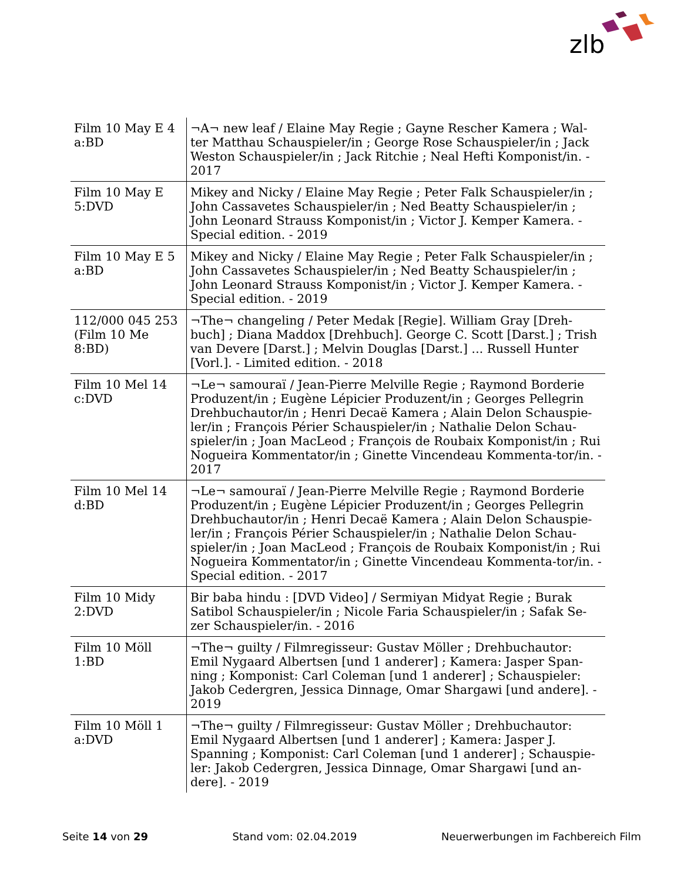zlb
| Film 10 May E 4 a:BD | ¬A¬ new leaf / Elaine May Regie ; Gayne Rescher Kamera ; Wal-ter Matthau Schauspieler/in ; George Rose Schauspieler/in ; Jack Weston Schauspieler/in ; Jack Ritchie ; Neal Hefti Komponist/in. - 2017 |
| Film 10 May E 5:DVD | Mikey and Nicky / Elaine May Regie ; Peter Falk Schauspieler/in ; John Cassavetes Schauspieler/in ; Ned Beatty Schauspieler/in ; John Leonard Strauss Komponist/in ; Victor J. Kemper Kamera. - Special edition. - 2019 |
| Film 10 May E 5 a:BD | Mikey and Nicky / Elaine May Regie ; Peter Falk Schauspieler/in ; John Cassavetes Schauspieler/in ; Ned Beatty Schauspieler/in ; John Leonard Strauss Komponist/in ; Victor J. Kemper Kamera. - Special edition. - 2019 |
| 112/000 045 253 (Film 10 Me 8:BD) | ¬The¬ changeling / Peter Medak [Regie]. William Gray [Dreh-buch] ; Diana Maddox [Drehbuch]. George C. Scott [Darst.] ; Trish van Devere [Darst.] ; Melvin Douglas [Darst.] ... Russell Hunter [Vorl.]. - Limited edition. - 2018 |
| Film 10 Mel 14 c:DVD | ¬Le¬ samouraï / Jean-Pierre Melville Regie ; Raymond Borderie Produzent/in ; Eugène Lépicier Produzent/in ; Georges Pellegrin Drehbuchautor/in ; Henri Decaë Kamera ; Alain Delon Schauspie-ler/in ; François Périer Schauspieler/in ; Nathalie Delon Schau-spieler/in ; Joan MacLeod ; François de Roubaix Komponist/in ; Rui Nogueira Kommentator/in ; Ginette Vincendeau Kommenta-tor/in. - 2017 |
| Film 10 Mel 14 d:BD | ¬Le¬ samouraï / Jean-Pierre Melville Regie ; Raymond Borderie Produzent/in ; Eugène Lépicier Produzent/in ; Georges Pellegrin Drehbuchautor/in ; Henri Decaë Kamera ; Alain Delon Schauspie-ler/in ; François Périer Schauspieler/in ; Nathalie Delon Schau-spieler/in ; Joan MacLeod ; François de Roubaix Komponist/in ; Rui Nogueira Kommentator/in ; Ginette Vincendeau Kommenta-tor/in. - Special edition. - 2017 |
| Film 10 Midy 2:DVD | Bir baba hindu : [DVD Video] / Sermiyan Midyat Regie ; Burak Satibol Schauspieler/in ; Nicole Faria Schauspieler/in ; Safak Se-zer Schauspieler/in. - 2016 |
| Film 10 Möll 1:BD | ¬The¬ guilty / Filmregisseur: Gustav Möller ; Drehbuchautor: Emil Nygaard Albertsen [und 1 anderer] ; Kamera: Jasper Span-ning ; Komponist: Carl Coleman [und 1 anderer] ; Schauspieler: Jakob Cedergren, Jessica Dinnage, Omar Shargawi [und andere]. - 2019 |
| Film 10 Möll 1 a:DVD | ¬The¬ guilty / Filmregisseur: Gustav Möller ; Drehbuchautor: Emil Nygaard Albertsen [und 1 anderer] ; Kamera: Jasper J. Spanning ; Komponist: Carl Coleman [und 1 anderer] ; Schauspie-ler: Jakob Cedergren, Jessica Dinnage, Omar Shargawi [und an-dere]. - 2019 |
Seite 14 von 29 Stand vom: 02.04.2019 Neuerwerbungen im Fachbereich Film